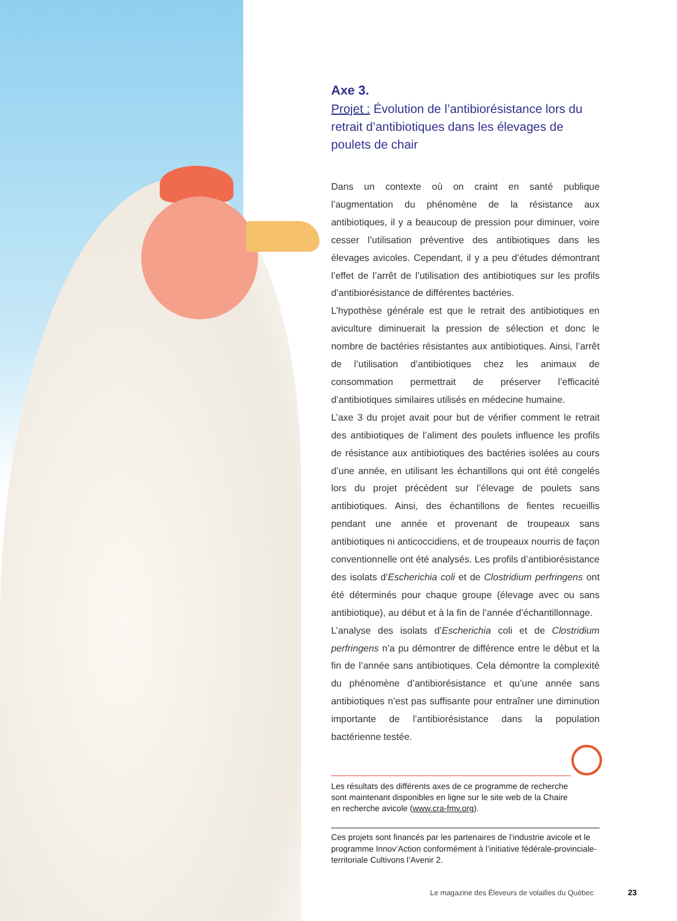Axe 3.
Projet : Évolution de l’antibiorésistance lors du retrait d’antibiotiques dans les élevages de poulets de chair
Dans un contexte où on craint en santé publique l’augmentation du phénomène de la résistance aux antibiotiques, il y a beaucoup de pression pour diminuer, voire cesser l’utilisation préventive des antibiotiques dans les élevages avicoles. Cependant, il y a peu d’études démontrant l’effet de l’arrêt de l’utilisation des antibiotiques sur les profils d’antibiorésistance de différentes bactéries.
L’hypothèse générale est que le retrait des antibiotiques en aviculture diminuerait la pression de sélection et donc le nombre de bactéries résistantes aux antibiotiques. Ainsi, l’arrêt de l’utilisation d’antibiotiques chez les animaux de consommation permettrait de préserver l’efficacité d’antibiotiques similaires utilisés en médecine humaine.
L’axe 3 du projet avait pour but de vérifier comment le retrait des antibiotiques de l’aliment des poulets influence les profils de résistance aux antibiotiques des bactéries isolées au cours d’une année, en utilisant les échantillons qui ont été congelés lors du projet précédent sur l’élevage de poulets sans antibiotiques. Ainsi, des échantillons de fientes recueillis pendant une année et provenant de troupeaux sans antibiotiques ni anticoccidiens, et de troupeaux nourris de façon conventionnelle ont été analysés. Les profils d’antibiorésistance des isolats d’Escherichia coli et de Clostridium perfringens ont été déterminés pour chaque groupe (élevage avec ou sans antibiotique), au début et à la fin de l’année d’échantillonnage.
L’analyse des isolats d’Escherichia coli et de Clostridium perfringens n’a pu démontrer de différence entre le début et la fin de l’année sans antibiotiques. Cela démontre la complexité du phénomène d’antibiorésistance et qu’une année sans antibiotiques n’est pas suffisante pour entraîner une diminution importante de l’antibiorésistance dans la population bactérienne testée.
Les résultats des différents axes de ce programme de recherche sont maintenant disponibles en ligne sur le site web de la Chaire en recherche avicole (www.cra-fmv.org).
Ces projets sont financés par les partenaires de l’industrie avicole et le programme Innov’Action conformément à l’initiative fédérale-provinciale-territoriale Cultivons l’Avenir 2.
Le magazine des Éleveurs de volailles du Québec
23